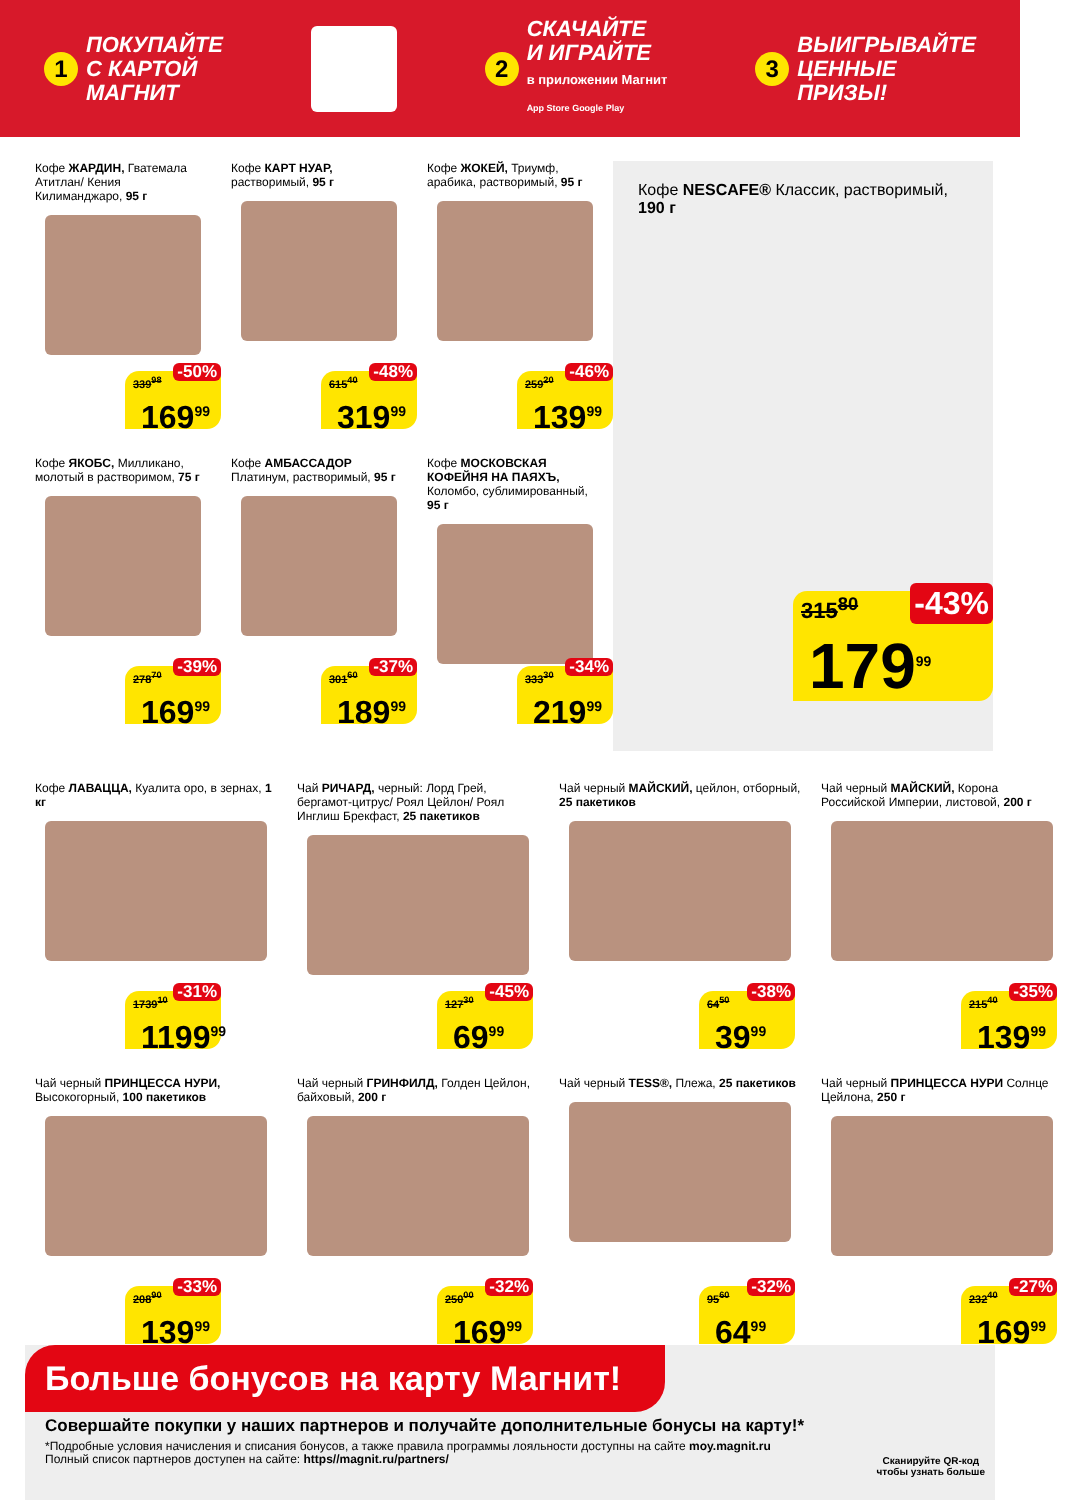1 ПОКУПАЙТЕ
С КАРТОЙ
МАГНИТ
2 СКАЧАЙТЕ
И ИГРАЙТЕ
в приложении Магнит
App Store Google Play
3 ВЫИГРЫВАЙТЕ
ЦЕННЫЕ
ПРИЗЫ!
Кофе ЖАРДИН, Гватемала Атитлан/ Кения Килиманджаро, 95 г
-50%
339<sup>98</sup>
169<sup>99</sup>
Кофе КАРТ НУАР, растворимый, 95 г
-48%
615<sup>40</sup>
319<sup>99</sup>
Кофе ЖОКЕЙ, Триумф, арабика, растворимый, 95 г
-46%
259<sup>20</sup>
139<sup>99</sup>
Кофе NESCAFE® Классик, растворимый, 190 г
-43%
315<sup>80</sup>
179<sup>99</sup>
Кофе ЯКОБС, Милликано, молотый в растворимом, 75 г
-39%
278<sup>70</sup>
169<sup>99</sup>
Кофе АМБАССАДОР Платинум, растворимый, 95 г
-37%
301<sup>60</sup>
189<sup>99</sup>
Кофе МОСКОВСКАЯ КОФЕЙНЯ НА ПАЯХЪ, Коломбо, сублимированный, 95 г
-34%
333<sup>30</sup>
219<sup>99</sup>
Кофе ЛАВАЦЦА, Куалита оро, в зернах, 1 кг
-31%
1739<sup>10</sup>
1199<sup>99</sup>
Чай РИЧАРД, черный: Лорд Грей, бергамот-цитрус/ Роял Цейлон/ Роял Инглиш Брекфаст, 25 пакетиков
-45%
127<sup>30</sup>
69<sup>99</sup>
Чай черный МАЙСКИЙ, цейлон, отборный, 25 пакетиков
-38%
64<sup>50</sup>
39<sup>99</sup>
Чай черный МАЙСКИЙ, Корона Российской Империи, листовой, 200 г
-35%
215<sup>40</sup>
139<sup>99</sup>
Чай черный ПРИНЦЕССА НУРИ, Высокогорный, 100 пакетиков
-33%
208<sup>90</sup>
139<sup>99</sup>
Чай черный ГРИНФИЛД, Голден Цейлон, байховый, 200 г
-32%
250<sup>00</sup>
169<sup>99</sup>
Чай черный TESS®, Плежа, 25 пакетиков
-32%
95<sup>60</sup>
64<sup>99</sup>
Чай черный ПРИНЦЕССА НУРИ Солнце Цейлона, 250 г
-27%
232<sup>40</sup>
169<sup>99</sup>
Больше бонусов на карту Магнит!
Совершайте покупки у наших партнеров и получайте дополнительные бонусы на карту!*
*Подробные условия начисления и списания бонусов, а также правила программы лояльности доступны на сайте moy.magnit.ru
Полный список партнеров доступен на сайте: https//magnit.ru/partners/
Сканируйте QR-код
чтобы узнать больше